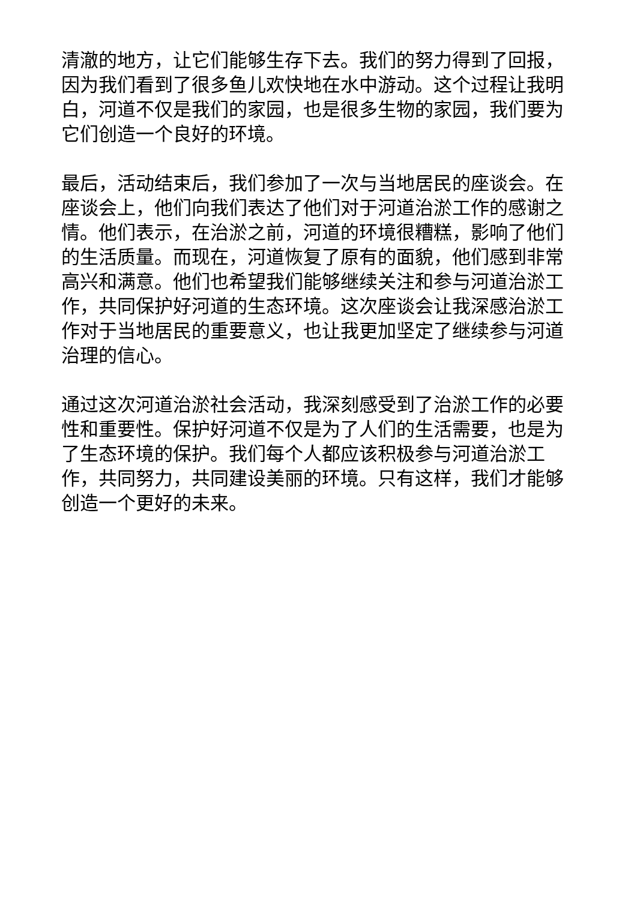清澈的地方，让它们能够生存下去。我们的努力得到了回报，因为我们看到了很多鱼儿欢快地在水中游动。这个过程让我明白，河道不仅是我们的家园，也是很多生物的家园，我们要为它们创造一个良好的环境。
最后，活动结束后，我们参加了一次与当地居民的座谈会。在座谈会上，他们向我们表达了他们对于河道治淤工作的感谢之情。他们表示，在治淤之前，河道的环境很糟糕，影响了他们的生活质量。而现在，河道恢复了原有的面貌，他们感到非常高兴和满意。他们也希望我们能够继续关注和参与河道治淤工作，共同保护好河道的生态环境。这次座谈会让我深感治淤工作对于当地居民的重要意义，也让我更加坚定了继续参与河道治理的信心。
通过这次河道治淤社会活动，我深刻感受到了治淤工作的必要性和重要性。保护好河道不仅是为了人们的生活需要，也是为了生态环境的保护。我们每个人都应该积极参与河道治淤工作，共同努力，共同建设美丽的环境。只有这样，我们才能够创造一个更好的未来。